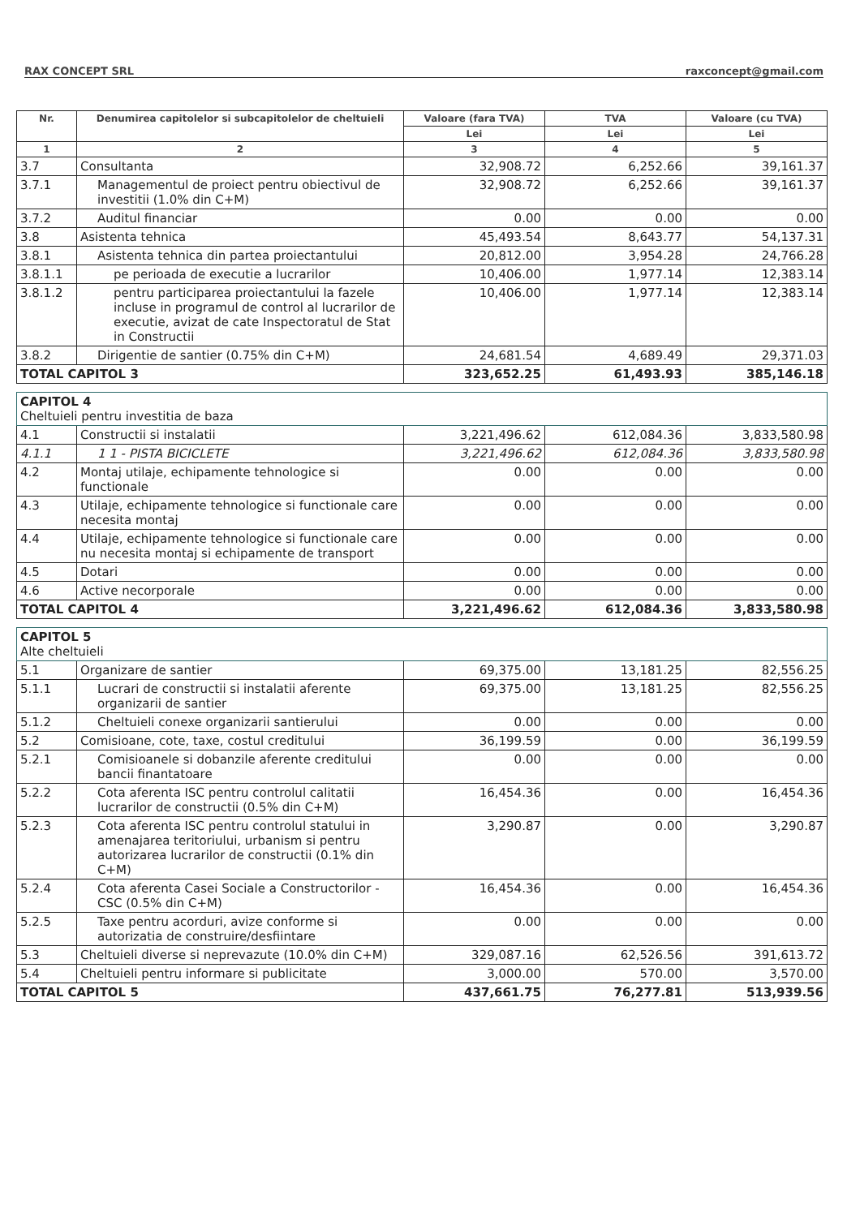RAX CONCEPT SRL raxconcept@gmail.com
| Nr. | Denumirea capitolelor si subcapitolelor de cheltuieli | Valoare (fara TVA) | TVA | Valoare (cu TVA) |
| --- | --- | --- | --- | --- |
| | | Lei | Lei | Lei |
| 1 | 2 | 3 | 4 | 5 |
| 3.7 | Consultanta | 32,908.72 | 6,252.66 | 39,161.37 |
| 3.7.1 | Managementul de proiect pentru obiectivul de investitii (1.0% din C+M) | 32,908.72 | 6,252.66 | 39,161.37 |
| 3.7.2 | Auditul financiar | 0.00 | 0.00 | 0.00 |
| 3.8 | Asistenta tehnica | 45,493.54 | 8,643.77 | 54,137.31 |
| 3.8.1 | Asistenta tehnica din partea proiectantului | 20,812.00 | 3,954.28 | 24,766.28 |
| 3.8.1.1 | pe perioada de executie a lucrarilor | 10,406.00 | 1,977.14 | 12,383.14 |
| 3.8.1.2 | pentru participarea proiectantului la fazele incluse in programul de control al lucrarilor de executie, avizat de cate Inspectoratul de Stat in Constructii | 10,406.00 | 1,977.14 | 12,383.14 |
| 3.8.2 | Dirigentie de santier (0.75% din C+M) | 24,681.54 | 4,689.49 | 29,371.03 |
| TOTAL CAPITOL 3 | | 323,652.25 | 61,493.93 | 385,146.18 |
| CAPITOL 4 Cheltuieli pentru investitia de baza | | | | |
| 4.1 | Constructii si instalatii | 3,221,496.62 | 612,084.36 | 3,833,580.98 |
| 4.1.1 | 1 1 - PISTA BICICLETE | 3,221,496.62 | 612,084.36 | 3,833,580.98 |
| 4.2 | Montaj utilaje, echipamente tehnologice si functionale | 0.00 | 0.00 | 0.00 |
| 4.3 | Utilaje, echipamente tehnologice si functionale care necesita montaj | 0.00 | 0.00 | 0.00 |
| 4.4 | Utilaje, echipamente tehnologice si functionale care nu necesita montaj si echipamente de transport | 0.00 | 0.00 | 0.00 |
| 4.5 | Dotari | 0.00 | 0.00 | 0.00 |
| 4.6 | Active necorporale | 0.00 | 0.00 | 0.00 |
| TOTAL CAPITOL 4 | | 3,221,496.62 | 612,084.36 | 3,833,580.98 |
| CAPITOL 5 Alte cheltuieli | | | | |
| 5.1 | Organizare de santier | 69,375.00 | 13,181.25 | 82,556.25 |
| 5.1.1 | Lucrari de constructii si instalatii aferente organizarii de santier | 69,375.00 | 13,181.25 | 82,556.25 |
| 5.1.2 | Cheltuieli conexe organizarii santierului | 0.00 | 0.00 | 0.00 |
| 5.2 | Comisioane, cote, taxe, costul creditului | 36,199.59 | 0.00 | 36,199.59 |
| 5.2.1 | Comisioanele si dobanzile aferente creditului bancii finantatoare | 0.00 | 0.00 | 0.00 |
| 5.2.2 | Cota aferenta ISC pentru controlul calitatii lucrarilor de constructii (0.5% din C+M) | 16,454.36 | 0.00 | 16,454.36 |
| 5.2.3 | Cota aferenta ISC pentru controlul statului in amenajarea teritoriului, urbanism si pentru autorizarea lucrarilor de constructii (0.1% din C+M) | 3,290.87 | 0.00 | 3,290.87 |
| 5.2.4 | Cota aferenta Casei Sociale a Constructorilor - CSC (0.5% din C+M) | 16,454.36 | 0.00 | 16,454.36 |
| 5.2.5 | Taxe pentru acorduri, avize conforme si autorizatia de construire/desfiintare | 0.00 | 0.00 | 0.00 |
| 5.3 | Cheltuieli diverse si neprevazute (10.0% din C+M) | 329,087.16 | 62,526.56 | 391,613.72 |
| 5.4 | Cheltuieli pentru informare si publicitate | 3,000.00 | 570.00 | 3,570.00 |
| TOTAL CAPITOL 5 | | 437,661.75 | 76,277.81 | 513,939.56 |